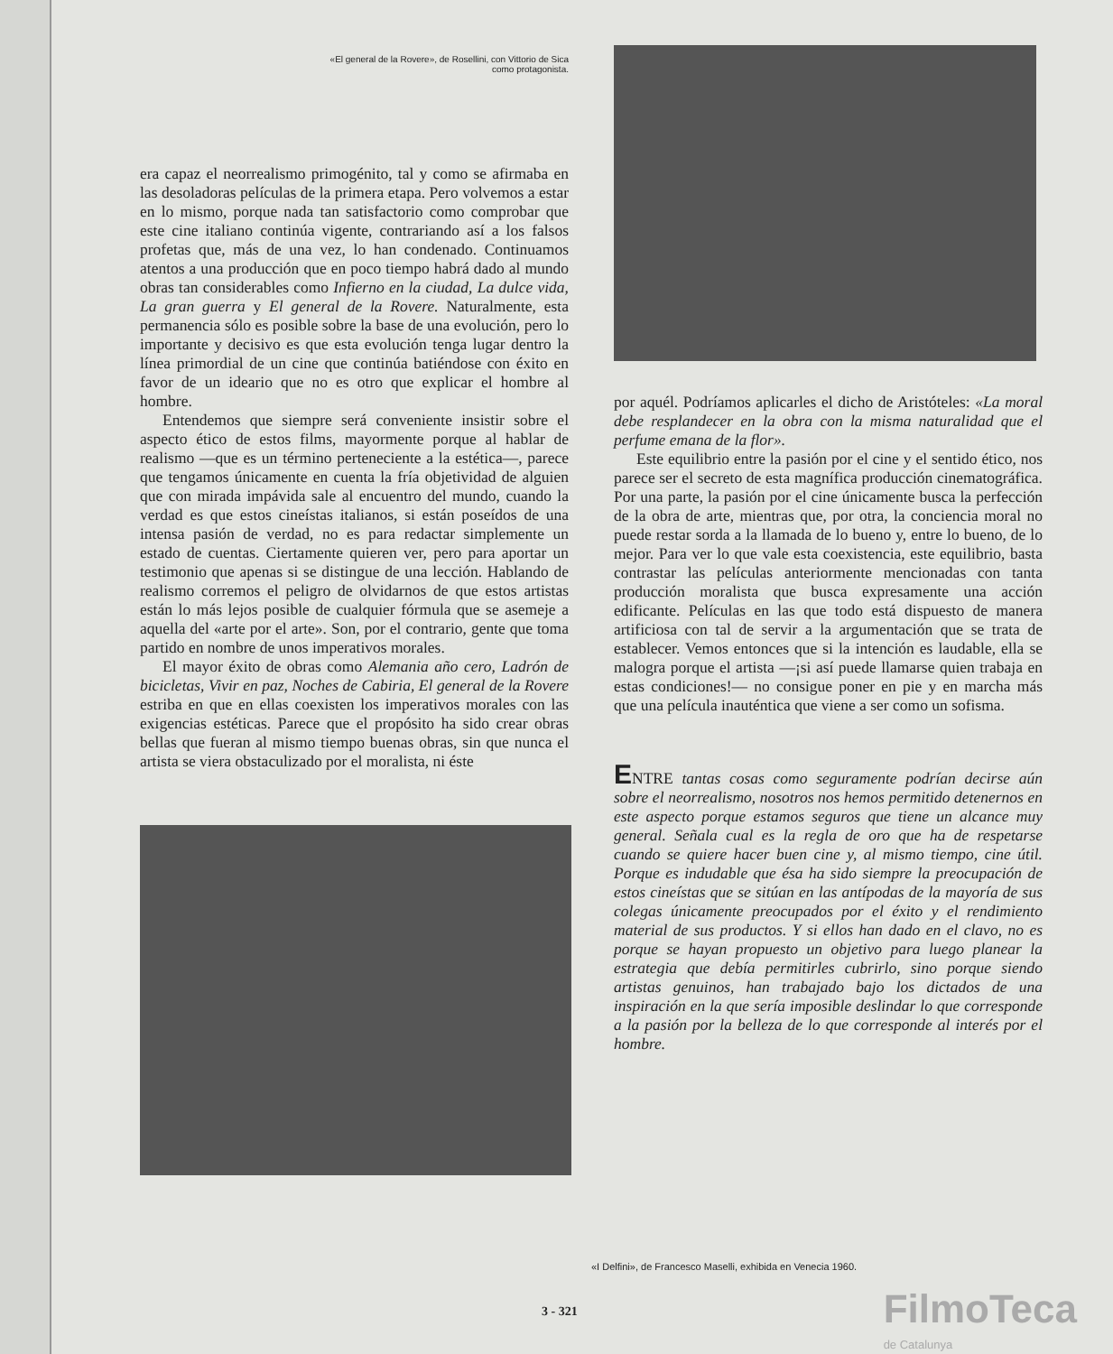«El general de la Rovere», de Rosellini, con Vittorio de Sica como protagonista.
era capaz el neorrealismo primogénito, tal y como se afirmaba en las desoladoras películas de la primera etapa. Pero volvemos a estar en lo mismo, porque nada tan satisfactorio como comprobar que este cine italiano continúa vigente, contrariando así a los falsos profetas que, más de una vez, lo han condenado. Continuamos atentos a una producción que en poco tiempo habrá dado al mundo obras tan considerables como Infierno en la ciudad, La dulce vida, La gran guerra y El general de la Rovere. Naturalmente, esta permanencia sólo es posible sobre la base de una evolución, pero lo importante y decisivo es que esta evolución tenga lugar dentro la línea primordial de un cine que continúa batiéndose con éxito en favor de un ideario que no es otro que explicar el hombre al hombre.
Entendemos que siempre será conveniente insistir sobre el aspecto ético de estos films, mayormente porque al hablar de realismo —que es un término perteneciente a la estética—, parece que tengamos únicamente en cuenta la fría objetividad de alguien que con mirada impávida sale al encuentro del mundo, cuando la verdad es que estos cineístas italianos, si están poseídos de una intensa pasión de verdad, no es para redactar simplemente un estado de cuentas. Ciertamente quieren ver, pero para aportar un testimonio que apenas si se distingue de una lección. Hablando de realismo corremos el peligro de olvidarnos de que estos artistas están lo más lejos posible de cualquier fórmula que se asemeje a aquella del «arte por el arte». Son, por el contrario, gente que toma partido en nombre de unos imperativos morales.
El mayor éxito de obras como Alemania año cero, Ladrón de bicicletas, Vivir en paz, Noches de Cabiria, El general de la Rovere estriba en que en ellas coexisten los imperativos morales con las exigencias estéticas. Parece que el propósito ha sido crear obras bellas que fueran al mismo tiempo buenas obras, sin que nunca el artista se viera obstaculizado por el moralista, ni éste
por aquél. Podríamos aplicarles el dicho de Aristóteles: «La moral debe resplandecer en la obra con la misma naturalidad que el perfume emana de la flor».
Este equilibrio entre la pasión por el cine y el sentido ético, nos parece ser el secreto de esta magnífica producción cinematográfica. Por una parte, la pasión por el cine únicamente busca la perfección de la obra de arte, mientras que, por otra, la conciencia moral no puede restar sorda a la llamada de lo bueno y, entre lo bueno, de lo mejor. Para ver lo que vale esta coexistencia, este equilibrio, basta contrastar las películas anteriormente mencionadas con tanta producción moralista que busca expresamente una acción edificante. Películas en las que todo está dispuesto de manera artificiosa con tal de servir a la argumentación que se trata de establecer. Vemos entonces que si la intención es laudable, ella se malogra porque el artista —¡si así puede llamarse quien trabaja en estas condiciones!— no consigue poner en pie y en marcha más que una película inauténtica que viene a ser como un sofisma.
ENTRE tantas cosas como seguramente podrían decirse aún sobre el neorrealismo, nosotros nos hemos permitido detenernos en este aspecto porque estamos seguros que tiene un alcance muy general. Señala cual es la regla de oro que ha de respetarse cuando se quiere hacer buen cine y, al mismo tiempo, cine útil. Porque es indudable que ésa ha sido siempre la preocupación de estos cineístas que se sitúan en las antípodas de la mayoría de sus colegas únicamente preocupados por el éxito y el rendimiento material de sus productos. Y si ellos han dado en el clavo, no es porque se hayan propuesto un objetivo para luego planear la estrategia que debía permitirles cubrirlo, sino porque siendo artistas genuinos, han trabajado bajo los dictados de una inspiración en la que sería imposible deslindar lo que corresponde a la pasión por la belleza de lo que corresponde al interés por el hombre.
«I Delfini», de Francesco Maselli, exhibida en Venecia 1960.
3 - 321 FilmoTeca
de Catalunya